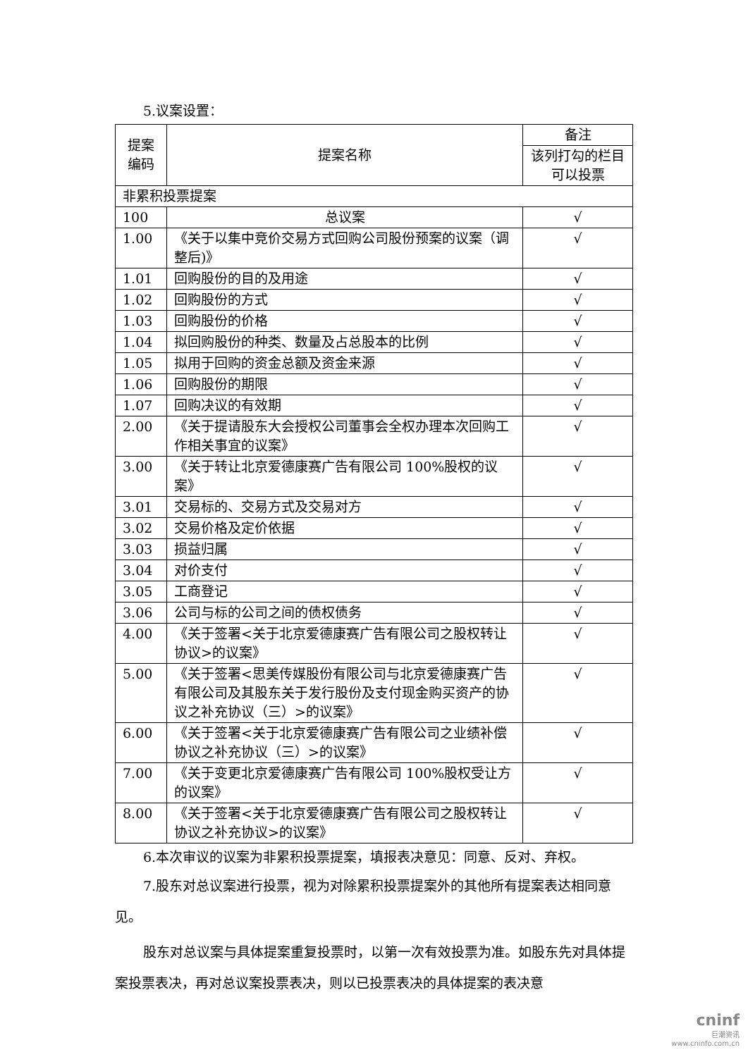5.议案设置：
| 提案 编码 | 提案名称 | 备注 |
| --- | --- | --- |
| | | 该列打勾的栏目可以投票 |
| 非累积投票提案 | | |
| 100 | 总议案 | √ |
| 1.00 | 《关于以集中竞价交易方式回购公司股份预案的议案（调整后)》 | √ |
| 1.01 | 回购股份的目的及用途 | √ |
| 1.02 | 回购股份的方式 | √ |
| 1.03 | 回购股份的价格 | √ |
| 1.04 | 拟回购股份的种类、数量及占总股本的比例 | √ |
| 1.05 | 拟用于回购的资金总额及资金来源 | √ |
| 1.06 | 回购股份的期限 | √ |
| 1.07 | 回购决议的有效期 | √ |
| 2.00 | 《关于提请股东大会授权公司董事会全权办理本次回购工作相关事宜的议案》 | √ |
| 3.00 | 《关于转让北京爱德康赛广告有限公司 100%股权的议案》 | √ |
| 3.01 | 交易标的、交易方式及交易对方 | √ |
| 3.02 | 交易价格及定价依据 | √ |
| 3.03 | 损益归属 | √ |
| 3.04 | 对价支付 | √ |
| 3.05 | 工商登记 | √ |
| 3.06 | 公司与标的公司之间的债权债务 | √ |
| 4.00 | 《关于签署<关于北京爱德康赛广告有限公司之股权转让协议>的议案》 | √ |
| 5.00 | 《关于签署<思美传媒股份有限公司与北京爱德康赛广告有限公司及其股东关于发行股份及支付现金购买资产的协议之补充协议（三）>的议案》 | √ |
| 6.00 | 《关于签署<关于北京爱德康赛广告有限公司之业绩补偿协议之补充协议（三）>的议案》 | √ |
| 7.00 | 《关于变更北京爱德康赛广告有限公司 100%股权受让方的议案》 | √ |
| 8.00 | 《关于签署<关于北京爱德康赛广告有限公司之股权转让协议之补充协议>的议案》 | √ |
6.本次审议的议案为非累积投票提案，填报表决意见：同意、反对、弃权。
7.股东对总议案进行投票，视为对除累积投票提案外的其他所有提案表达相同意见。
股东对总议案与具体提案重复投票时，以第一次有效投票为准。如股东先对具体提案投票表决，再对总议案投票表决，则以已投票表决的具体提案的表决意
cninf
巨潮资讯
www.cninfo.com.cn